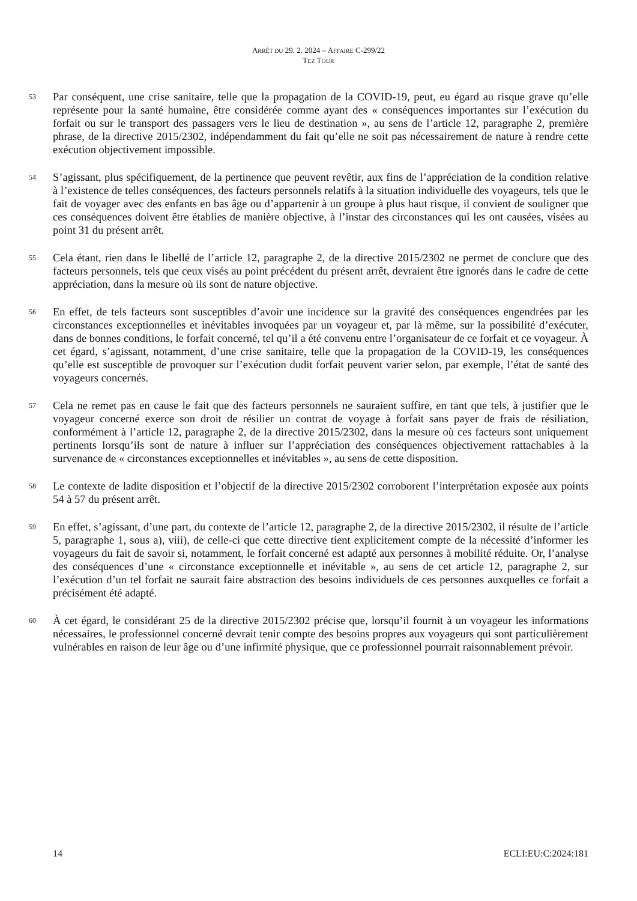ARRÊT DU 29. 2. 2024 – AFFAIRE C-299/22
TEZ TOUR
53
Par conséquent, une crise sanitaire, telle que la propagation de la COVID-19, peut, eu égard au risque grave qu’elle représente pour la santé humaine, être considérée comme ayant des « conséquences importantes sur l’exécution du forfait ou sur le transport des passagers vers le lieu de destination », au sens de l’article 12, paragraphe 2, première phrase, de la directive 2015/2302, indépendamment du fait qu’elle ne soit pas nécessairement de nature à rendre cette exécution objectivement impossible.
54
S’agissant, plus spécifiquement, de la pertinence que peuvent revêtir, aux fins de l’appréciation de la condition relative à l’existence de telles conséquences, des facteurs personnels relatifs à la situation individuelle des voyageurs, tels que le fait de voyager avec des enfants en bas âge ou d’appartenir à un groupe à plus haut risque, il convient de souligner que ces conséquences doivent être établies de manière objective, à l’instar des circonstances qui les ont causées, visées au point 31 du présent arrêt.
55
Cela étant, rien dans le libellé de l’article 12, paragraphe 2, de la directive 2015/2302 ne permet de conclure que des facteurs personnels, tels que ceux visés au point précédent du présent arrêt, devraient être ignorés dans le cadre de cette appréciation, dans la mesure où ils sont de nature objective.
56
En effet, de tels facteurs sont susceptibles d’avoir une incidence sur la gravité des conséquences engendrées par les circonstances exceptionnelles et inévitables invoquées par un voyageur et, par là même, sur la possibilité d’exécuter, dans de bonnes conditions, le forfait concerné, tel qu’il a été convenu entre l’organisateur de ce forfait et ce voyageur. À cet égard, s’agissant, notamment, d’une crise sanitaire, telle que la propagation de la COVID-19, les conséquences qu’elle est susceptible de provoquer sur l’exécution dudit forfait peuvent varier selon, par exemple, l’état de santé des voyageurs concernés.
57
Cela ne remet pas en cause le fait que des facteurs personnels ne sauraient suffire, en tant que tels, à justifier que le voyageur concerné exerce son droit de résilier un contrat de voyage à forfait sans payer de frais de résiliation, conformément à l’article 12, paragraphe 2, de la directive 2015/2302, dans la mesure où ces facteurs sont uniquement pertinents lorsqu’ils sont de nature à influer sur l’appréciation des conséquences objectivement rattachables à la survenance de « circonstances exceptionnelles et inévitables », au sens de cette disposition.
58
Le contexte de ladite disposition et l’objectif de la directive 2015/2302 corroborent l’interprétation exposée aux points 54 à 57 du présent arrêt.
59
En effet, s’agissant, d’une part, du contexte de l’article 12, paragraphe 2, de la directive 2015/2302, il résulte de l’article 5, paragraphe 1, sous a), viii), de celle-ci que cette directive tient explicitement compte de la nécessité d’informer les voyageurs du fait de savoir si, notamment, le forfait concerné est adapté aux personnes à mobilité réduite. Or, l’analyse des conséquences d’une « circonstance exceptionnelle et inévitable », au sens de cet article 12, paragraphe 2, sur l’exécution d’un tel forfait ne saurait faire abstraction des besoins individuels de ces personnes auxquelles ce forfait a précisément été adapté.
60
À cet égard, le considérant 25 de la directive 2015/2302 précise que, lorsqu’il fournit à un voyageur les informations nécessaires, le professionnel concerné devrait tenir compte des besoins propres aux voyageurs qui sont particulièrement vulnérables en raison de leur âge ou d’une infirmité physique, que ce professionnel pourrait raisonnablement prévoir.
14 ECLI:EU:C:2024:181